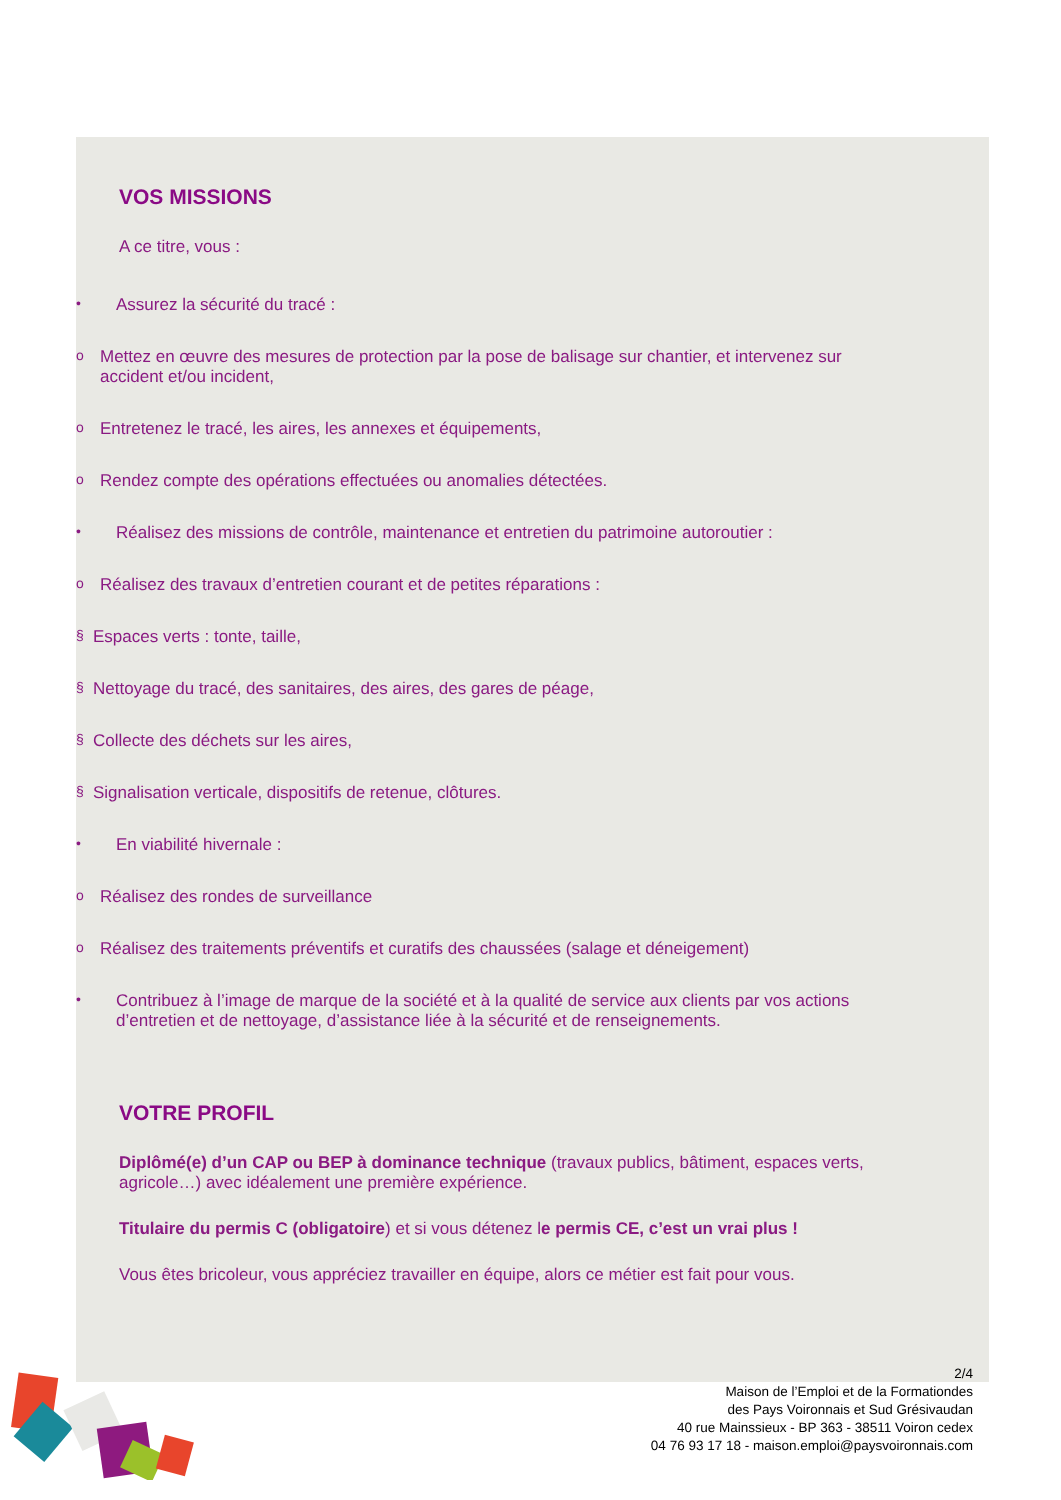VOS MISSIONS
A ce titre, vous :
• Assurez la sécurité du tracé :
o Mettez en œuvre des mesures de protection par la pose de balisage sur chantier, et intervenez sur
accident et/ou incident,
o Entretenez le tracé, les aires, les annexes et équipements,
o Rendez compte des opérations effectuées ou anomalies détectées.
• Réalisez des missions de contrôle, maintenance et entretien du patrimoine autoroutier :
o Réalisez des travaux d’entretien courant et de petites réparations :
§ Espaces verts : tonte, taille,
§ Nettoyage du tracé, des sanitaires, des aires, des gares de péage,
§ Collecte des déchets sur les aires,
§ Signalisation verticale, dispositifs de retenue, clôtures.
• En viabilité hivernale :
o Réalisez des rondes de surveillance
o Réalisez des traitements préventifs et curatifs des chaussées (salage et déneigement)
• Contribuez à l’image de marque de la société et à la qualité de service aux clients par vos actions
d’entretien et de nettoyage, d’assistance liée à la sécurité et de renseignements.
VOTRE PROFIL
Diplômé(e) d’un CAP ou BEP à dominance technique (travaux publics, bâtiment, espaces verts,
agricole…) avec idéalement une première expérience.
Titulaire du permis C (obligatoire) et si vous détenez le permis CE, c’est un vrai plus !
Vous êtes bricoleur, vous appréciez travailler en équipe, alors ce métier est fait pour vous.
2/4
Maison de l’Emploi et de la Formationdes
des Pays Voironnais et Sud Grésivaudan
40 rue Mainssieux - BP 363 - 38511 Voiron cedex
04 76 93 17 18 - maison.emploi@paysvoironnais.com